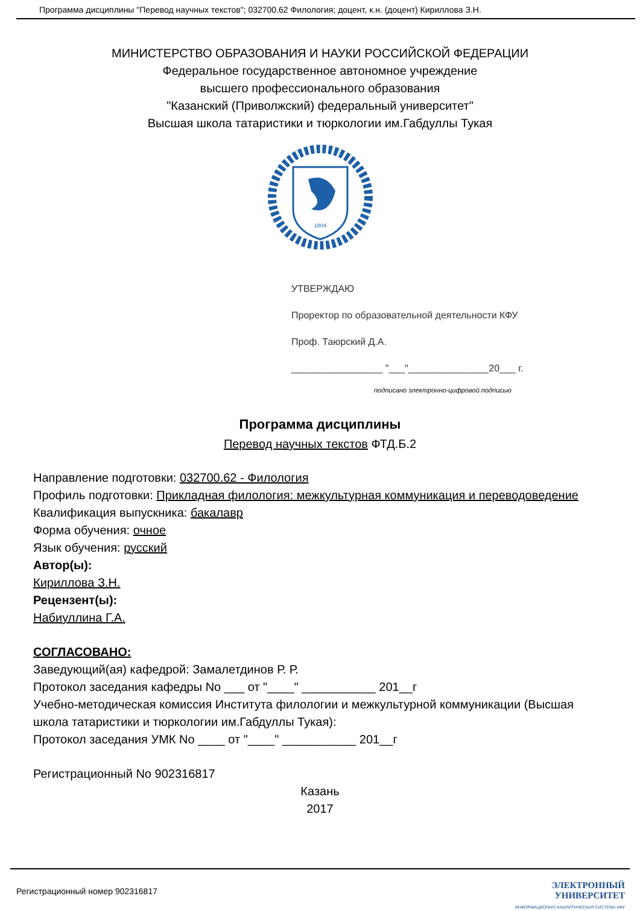Программа дисциплины "Перевод научных текстов"; 032700.62 Филология; доцент, к.н. (доцент) Кириллова З.Н.
МИНИСТЕРСТВО ОБРАЗОВАНИЯ И НАУКИ РОССИЙСКОЙ ФЕДЕРАЦИИ
Федеральное государственное автономное учреждение
высшего профессионального образования
"Казанский (Приволжский) федеральный университет"
Высшая школа татаристики и тюркологии им.Габдуллы Тукая
1804
УТВЕРЖДАЮ
Проректор по образовательной деятельности КФУ
Проф. Таюрский Д.А.
_________________ "___"_______________20___ г.
подписано электронно-цифровой подписью
Программа дисциплины
Перевод научных текстов ФТД.Б.2
Направление подготовки: 032700.62 - Филология
Профиль подготовки: Прикладная филология: межкультурная коммуникация и переводоведение
Квалификация выпускника: бакалавр
Форма обучения: очное
Язык обучения: русский
Автор(ы):
Кириллова З.Н.
Рецензент(ы):
Набиуллина Г.А.
СОГЛАСОВАНО:
Заведующий(ая) кафедрой: Замалетдинов Р. Р.
Протокол заседания кафедры No ___ от "____" ___________ 201__г
Учебно-методическая комиссия Института филологии и межкультурной коммуникации (Высшая школа татаристики и тюркологии им.Габдуллы Тукая):
Протокол заседания УМК No ____ от "____" ___________ 201__г
Регистрационный No 902316817
Казань
2017
Регистрационный номер 902316817
ЭЛЕКТРОННЫЙ
УНИВЕРСИТЕТ
ИНФОРМАЦИОННО АНАЛИТИЧЕСКАЯ СИСТЕМА КФУ